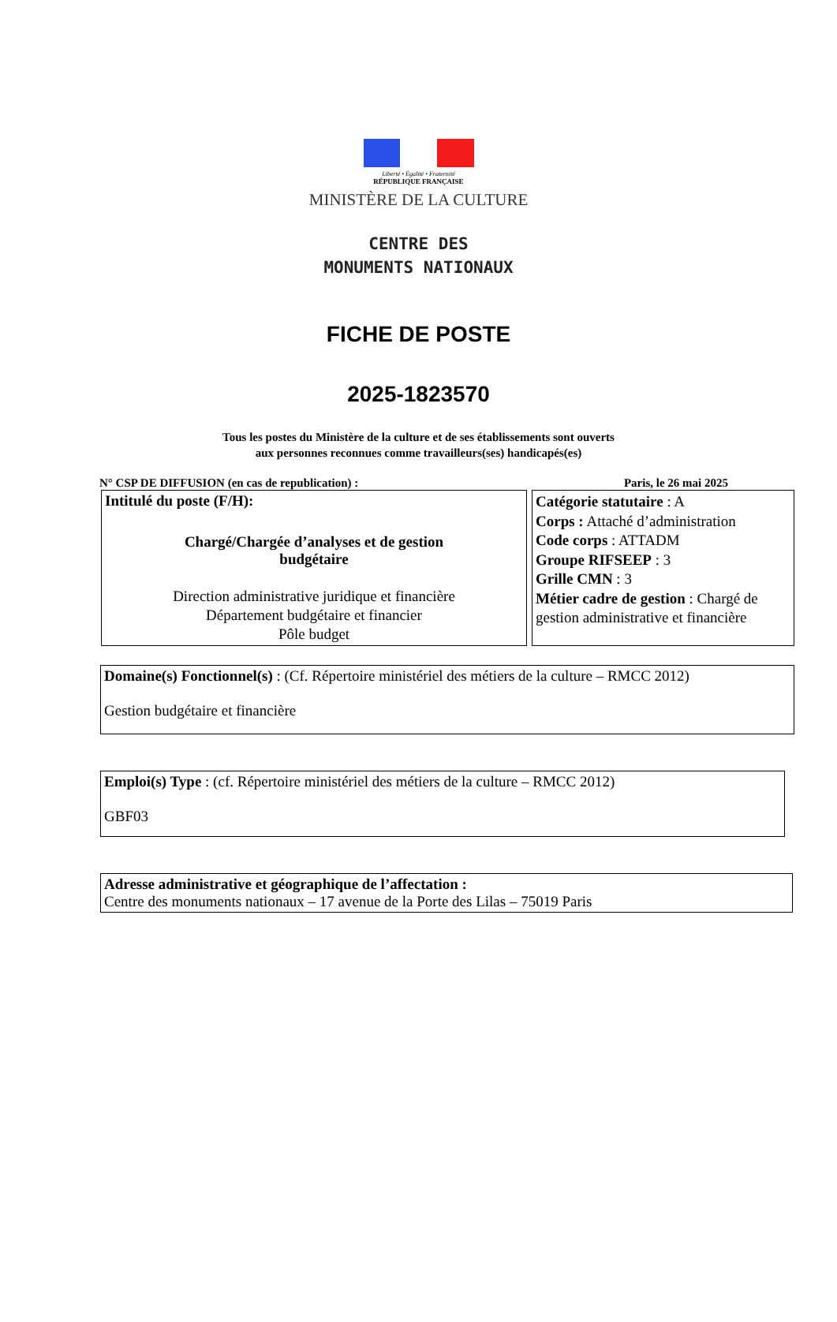Liberté • Égalité • Fraternité
RÉPUBLIQUE FRANÇAISE
MINISTÈRE DE LA CULTURE
CENTRE DES
MONUMENTS NATIONAUX
FICHE DE POSTE
2025-1823570
Tous les postes du Ministère de la culture et de ses établissements sont ouverts
aux personnes reconnues comme travailleurs(ses) handicapés(es)
N° CSP DE DIFFUSION (en cas de republication) : Paris, le 26 mai 2025
Intitulé du poste (F/H):
Chargé/Chargée d’analyses et de gestion
budgétaire
Direction administrative juridique et financière
Département budgétaire et financier
Pôle budget
Catégorie statutaire : A
Corps : Attaché d’administration
Code corps : ATTADM
Groupe RIFSEEP : 3
Grille CMN : 3
Métier cadre de gestion : Chargé de gestion administrative et financière
Domaine(s) Fonctionnel(s) : (Cf. Répertoire ministériel des métiers de la culture – RMCC 2012)
Gestion budgétaire et financière
Emploi(s) Type : (cf. Répertoire ministériel des métiers de la culture – RMCC 2012)
GBF03
Adresse administrative et géographique de l’affectation :
Centre des monuments nationaux – 17 avenue de la Porte des Lilas – 75019 Paris